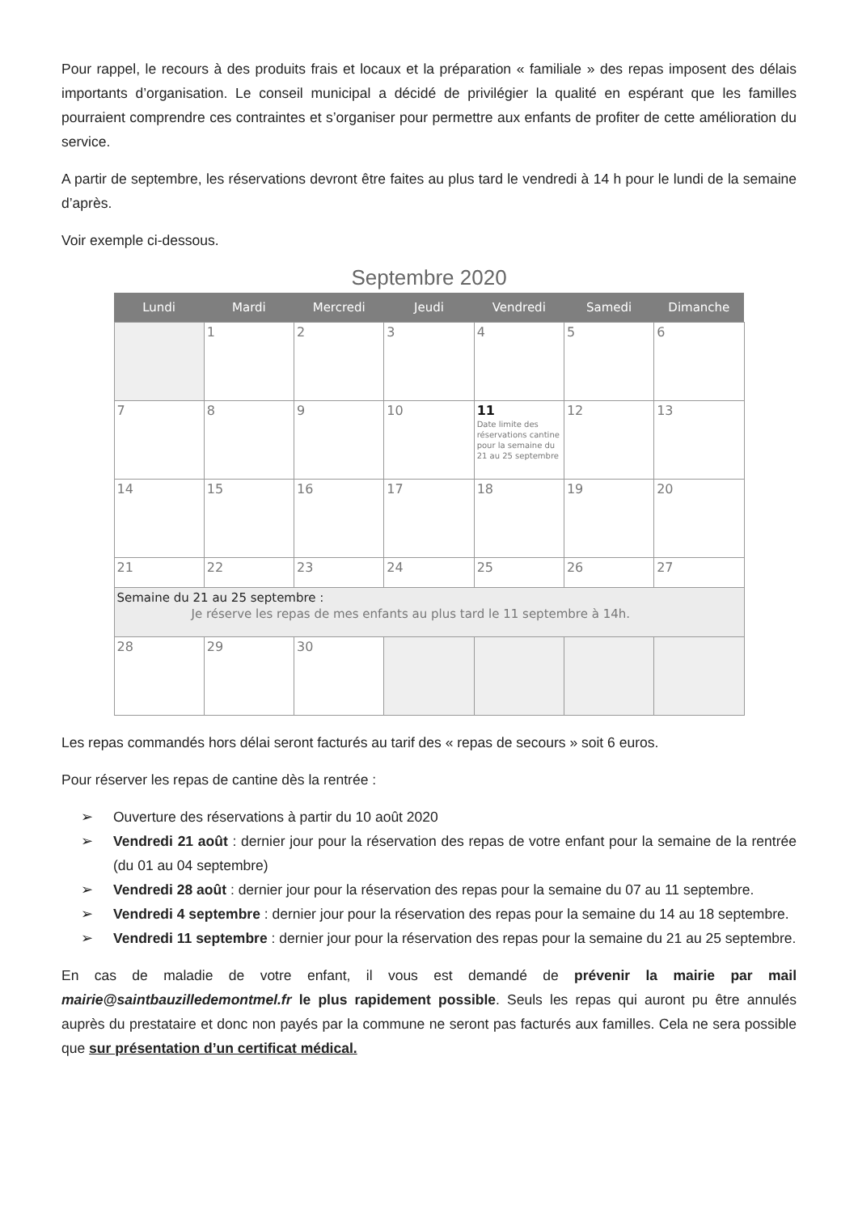Pour rappel, le recours à des produits frais et locaux et la préparation « familiale » des repas imposent des délais importants d’organisation. Le conseil municipal a décidé de privilégier la qualité en espérant que les familles pourraient comprendre ces contraintes et s’organiser pour permettre aux enfants de profiter de cette amélioration du service.
A partir de septembre, les réservations devront être faites au plus tard le vendredi à 14 h pour le lundi de la semaine d’après.
Voir exemple ci-dessous.
Septembre 2020
| Lundi | Mardi | Mercredi | Jeudi | Vendredi | Samedi | Dimanche |
| --- | --- | --- | --- | --- | --- | --- |
| | 1 | 2 | 3 | 4 | 5 | 6 |
| 7 | 8 | 9 | 10 | 11 Date limite des réservations cantine pour la semaine du 21 au 25 septembre | 12 | 13 |
| 14 | 15 | 16 | 17 | 18 | 19 | 20 |
| 21 | 22 | 23 | 24 | 25 | 26 | 27 |
| Semaine du 21 au 25 septembre : Je réserve les repas de mes enfants au plus tard le 11 septembre à 14h. | | | | | | |
| 28 | 29 | 30 | | | | |
Les repas commandés hors délai seront facturés au tarif des « repas de secours » soit 6 euros.
Pour réserver les repas de cantine dès la rentrée :
➢ Ouverture des réservations à partir du 10 août 2020
➢ Vendredi 21 août : dernier jour pour la réservation des repas de votre enfant pour la semaine de la rentrée (du 01 au 04 septembre)
➢ Vendredi 28 août : dernier jour pour la réservation des repas pour la semaine du 07 au 11 septembre.
➢ Vendredi 4 septembre : dernier jour pour la réservation des repas pour la semaine du 14 au 18 septembre.
➢ Vendredi 11 septembre : dernier jour pour la réservation des repas pour la semaine du 21 au 25 septembre.
En cas de maladie de votre enfant, il vous est demandé de prévenir la mairie par mail mairie@saintbauzilledemontmel.fr le plus rapidement possible. Seuls les repas qui auront pu être annulés auprès du prestataire et donc non payés par la commune ne seront pas facturés aux familles. Cela ne sera possible que sur présentation d’un certificat médical.